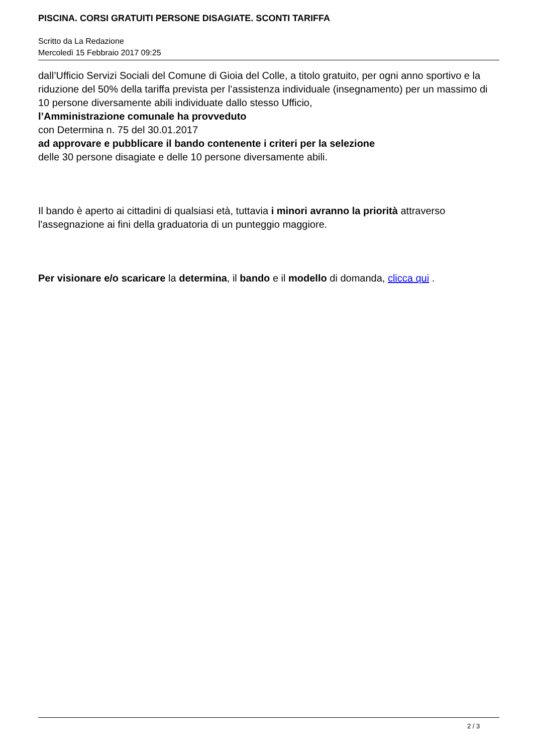PISCINA. CORSI GRATUITI PERSONE DISAGIATE. SCONTI TARIFFA
Scritto da La Redazione
Mercoledì 15 Febbraio 2017 09:25
dall’Ufficio Servizi Sociali del Comune di Gioia del Colle, a titolo gratuito, per ogni anno sportivo e la riduzione del 50% della tariffa prevista per l’assistenza individuale (insegnamento) per un massimo di 10 persone diversamente abili individuate dallo stesso Ufficio,
l’Amministrazione comunale ha provveduto
con Determina n. 75 del 30.01.2017
ad approvare e pubblicare il bando contenente i criteri per la selezione
delle 30 persone disagiate e delle 10 persone diversamente abili.
Il bando è aperto ai cittadini di qualsiasi età, tuttavia i minori avranno la priorità attraverso l'assegnazione ai fini della graduatoria di un punteggio maggiore.
Per visionare e/o scaricare la determina, il bando e il modello di domanda, clicca qui .
2 / 3